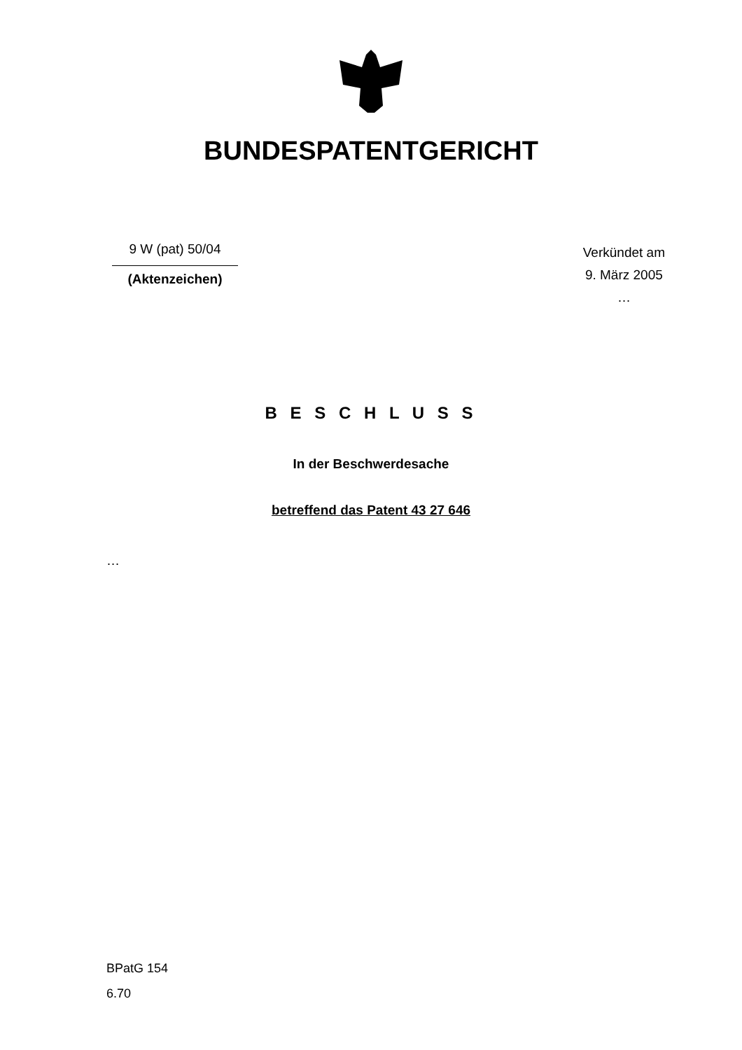BUNDESPATENTGERICHT
9 W (pat) 50/04
(Aktenzeichen)
Verkündet am
9. März 2005
…
B E S C H L U S S
In der Beschwerdesache
betreffend das Patent 43 27 646
…
BPatG 154
6.70